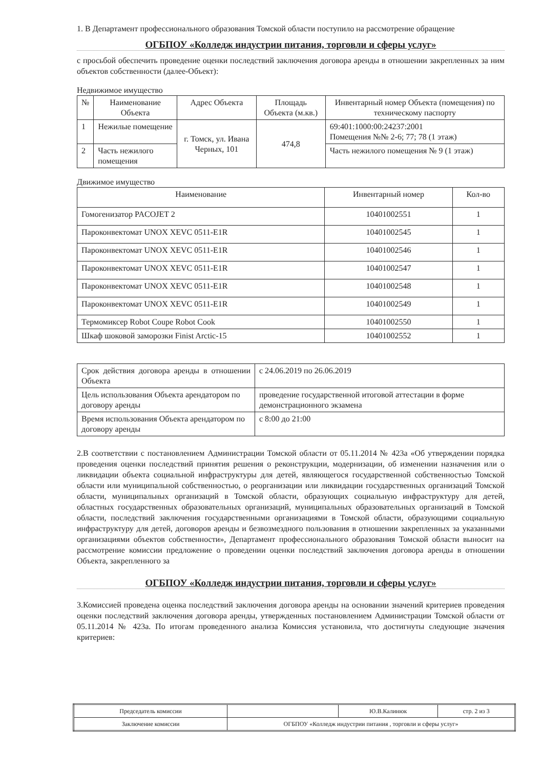1. В Департамент профессионального образования Томской области поступило на рассмотрение обращение
ОГБПОУ «Колледж индустрии питания, торговли и сферы услуг»
с просьбой обеспечить проведение оценки последствий заключения договора аренды в отношении закрепленных за ним объектов собственности (далее-Объект):
Недвижимое имущество
| № | Наименование Объекта | Адрес Объекта | Площадь Объекта (м.кв.) | Инвентарный номер Объекта (помещения) по техническому паспорту |
| --- | --- | --- | --- | --- |
| 1 | Нежилые помещение | г. Томск, ул. Ивана Черных, 101 | 474,8 | 69:401:1000:00:24237:2001 Помещения №№ 2-6; 77; 78 (1 этаж) |
| 2 | Часть нежилого помещения | | | Часть нежилого помещения № 9 (1 этаж) |
Движимое имущество
| Наименование | Инвентарный номер | Кол-во |
| --- | --- | --- |
| Гомогенизатор PACOJET 2 | 10401002551 | 1 |
| Пароконвектомат UNOX XEVC 0511-E1R | 10401002545 | 1 |
| Пароконвектомат UNOX XEVC 0511-E1R | 10401002546 | 1 |
| Пароконвектомат UNOX XEVC 0511-E1R | 10401002547 | 1 |
| Пароконвектомат UNOX XEVC 0511-E1R | 10401002548 | 1 |
| Пароконвектомат UNOX XEVC 0511-E1R | 10401002549 | 1 |
| Термомиксер Robot Coupe Robot Cook | 10401002550 | 1 |
| Шкаф шоковой заморозки Finist Arctic-15 | 10401002552 | 1 |
| Срок действия договора аренды в отношении Объекта | с 24.06.2019 по 26.06.2019 |
| Цель использования Объекта арендатором по договору аренды | проведение государственной итоговой аттестации в форме демонстрационного экзамена |
| Время использования Объекта арендатором по договору аренды | с 8:00 до 21:00 |
2.В соответствии с постановлением Администрации Томской области от 05.11.2014 № 423а «Об утверждении порядка проведения оценки последствий принятия решения о реконструкции, модернизации, об изменении назначения или о ликвидации объекта социальной инфраструктуры для детей, являющегося государственной собственностью Томской области или муниципальной собственностью, о реорганизации или ликвидации государственных организаций Томской области, муниципальных организаций в Томской области, образующих социальную инфраструктуру для детей, областных государственных образовательных организаций, муниципальных образовательных организаций в Томской области, последствий заключения государственными организациями в Томской области, образующими социальную инфраструктуру для детей, договоров аренды и безвозмездного пользования в отношении закрепленных за указанными организациями объектов собственности», Департамент профессионального образования Томской области выносит на рассмотрение комиссии предложение о проведении оценки последствий заключения договора аренды в отношении Объекта, закрепленного за
ОГБПОУ «Колледж индустрии питания, торговли и сферы услуг»
3.Комиссией проведена оценка последствий заключения договора аренды на основании значений критериев проведения оценки последствий заключения договора аренды, утвержденных постановлением Администрации Томской области от 05.11.2014 № 423а. По итогам проведенного анализа Комиссия установила, что достигнуты следующие значения критериев:
| Председатель комиссии | | Ю.В.Калинюк | стр. 2 из 3 |
| Заключение комиссии | ОГБПОУ «Колледж индустрии питания , торговли и сферы услуг» | | |